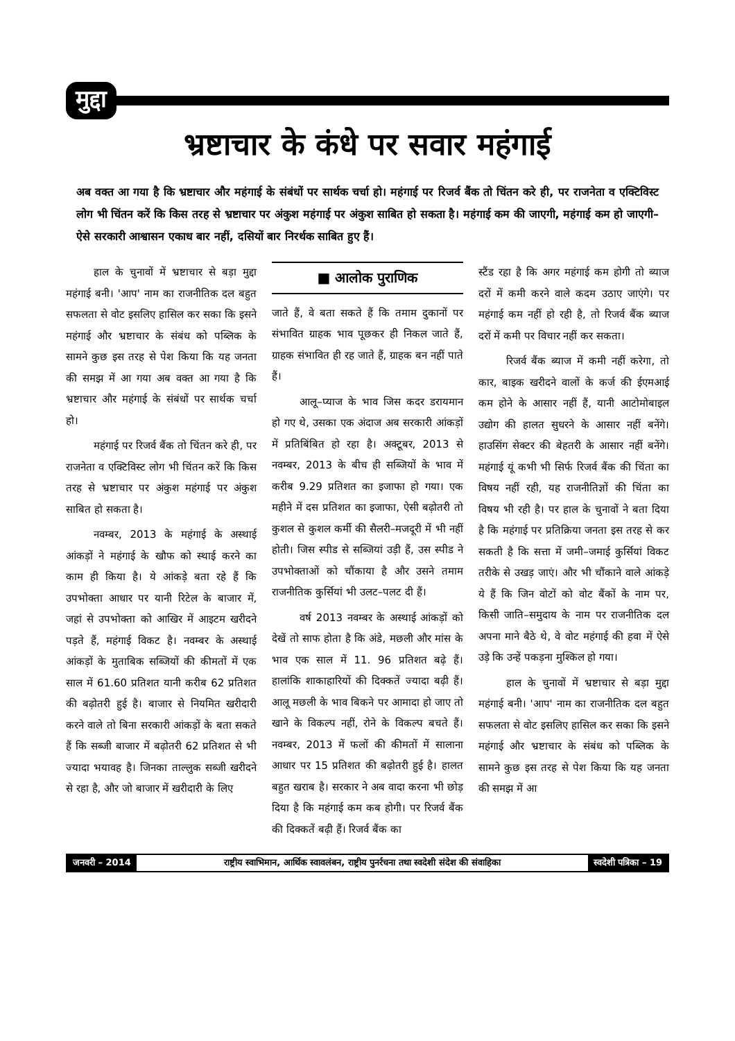मुद्दा
भ्रष्टाचार के कंधे पर सवार महंगाई
अब वक्त आ गया है कि भ्रष्टाचार और महंगाई के संबंधों पर सार्थक चर्चा हो। महंगाई पर रिजर्व बैंक तो चिंतन करे ही, पर राजनेता व एक्टिविस्ट लोग भी चिंतन करें कि किस तरह से भ्रष्टाचार पर अंकुश महंगाई पर अंकुश साबित हो सकता है। महंगाई कम की जाएगी, महंगाई कम हो जाएगी– ऐसे सरकारी आश्वासन एकाध बार नहीं, दसियों बार निरर्थक साबित हुए हैं।
हाल के चुनावों में भ्रष्टाचार से बड़ा मुद्दा महंगाई बनी। 'आप' नाम का राजनीतिक दल बहुत सफलता से वोट इसलिए हासिल कर सका कि इसने महंगाई और भ्रष्टाचार के संबंध को पब्लिक के सामने कुछ इस तरह से पेश किया कि यह जनता की समझ में आ गया अब वक्त आ गया है कि भ्रष्टाचार और महंगाई के संबंधों पर सार्थक चर्चा हो।
महंगाई पर रिजर्व बैंक तो चिंतन करे ही, पर राजनेता व एक्टिविस्ट लोग भी चिंतन करें कि किस तरह से भ्रष्टाचार पर अंकुश महंगाई पर अंकुश साबित हो सकता है।
नवम्बर, 2013 के महंगाई के अस्थाई आंकड़ों ने महंगाई के खौफ को स्थाई करने का काम ही किया है। ये आंकड़े बता रहे हैं कि उपभोक्ता आधार पर यानी रिटेल के बाजार में, जहां से उपभोक्ता को आखिर में आइटम खरीदने पड़ते हैं, महंगाई विकट है। नवम्बर के अस्थाई आंकड़ों के मुताबिक सब्जियों की कीमतों में एक साल में 61.60 प्रतिशत यानी करीब 62 प्रतिशत की बढ़ोतरी हुई है। बाजार से नियमित खरीदारी करने वाले तो बिना सरकारी आंकड़ों के बता सकते हैं कि सब्जी बाजार में बढ़ोतरी 62 प्रतिशत से भी ज्यादा भयावह है। जिनका ताल्लुक सब्जी खरीदने से रहा है, और जो बाजार में खरीदारी के लिए
■ आलोक पुराणिक
जाते हैं, वे बता सकते हैं कि तमाम दुकानों पर संभावित ग्राहक भाव पूछकर ही निकल जाते हैं, ग्राहक संभावित ही रह जाते हैं, ग्राहक बन नहीं पाते हैं।
आलू–प्याज के भाव जिस कदर डरायमान हो गए थे, उसका एक अंदाज अब सरकारी आंकड़ों में प्रतिबिंबित हो रहा है। अक्टूबर, 2013 से नवम्बर, 2013 के बीच ही सब्जियों के भाव में करीब 9.29 प्रतिशत का इजाफा हो गया। एक महीने में दस प्रतिशत का इजाफा, ऐसी बढ़ोतरी तो कुशल से कुशल कर्मी की सैलरी–मजदूरी में भी नहीं होती। जिस स्पीड से सब्जियां उड़ी हैं, उस स्पीड ने उपभोक्ताओं को चौंकाया है और उसने तमाम राजनीतिक कुर्सियां भी उलट–पलट दी हैं।
वर्ष 2013 नवम्बर के अस्थाई आंकड़ों को देखें तो साफ होता है कि अंडे, मछली और मांस के भाव एक साल में 11. 96 प्रतिशत बढ़े हैं। हालांकि शाकाहारियों की दिक्कतें ज्यादा बढ़ी हैं। आलू मछली के भाव बिकने पर आमादा हो जाए तो खाने के विकल्प नहीं, रोने के विकल्प बचते हैं। नवम्बर, 2013 में फलों की कीमतों में सालाना आधार पर 15 प्रतिशत की बढ़ोतरी हुई है। हालत बहुत खराब है। सरकार ने अब वादा करना भी छोड़ दिया है कि महंगाई कम कब होगी। पर रिजर्व बैंक की दिक्कतें बढ़ी हैं। रिजर्व बैंक का
स्टैंड रहा है कि अगर महंगाई कम होगी तो ब्याज दरों में कमी करने वाले कदम उठाए जाएंगे। पर महंगाई कम नहीं हो रही है, तो रिजर्व बैंक ब्याज दरों में कमी पर विचार नहीं कर सकता।
रिजर्व बैंक ब्याज में कमी नहीं करेगा, तो कार, बाइक खरीदने वालों के कर्ज की ईएमआई कम होने के आसार नहीं हैं, यानी आटोमोबाइल उद्योग की हालत सुधरने के आसार नहीं बनेंगे। हाउसिंग सेक्टर की बेहतरी के आसार नहीं बनेंगे। महंगाई यूं कभी भी सिर्फ रिजर्व बैंक की चिंता का विषय नहीं रही, यह राजनीतिज्ञों की चिंता का विषय भी रही है। पर हाल के चुनावों ने बता दिया है कि महंगाई पर प्रतिक्रिया जनता इस तरह से कर सकती है कि सत्ता में जमी–जमाई कुर्सियां विकट तरीके से उखड़ जाएं। और भी चौंकाने वाले आंकड़े ये हैं कि जिन वोटों को वोट बैंकों के नाम पर, किसी जाति–समुदाय के नाम पर राजनीतिक दल अपना माने बैठे थे, वे वोट महंगाई की हवा में ऐसे उड़े कि उन्हें पकड़ना मुश्किल हो गया।
हाल के चुनावों में भ्रष्टाचार से बड़ा मुद्दा महंगाई बनी। 'आप' नाम का राजनीतिक दल बहुत सफलता से वोट इसलिए हासिल कर सका कि इसने महंगाई और भ्रष्टाचार के संबंध को पब्लिक के सामने कुछ इस तरह से पेश किया कि यह जनता की समझ में आ
जनवरी – 2014 राष्ट्रीय स्वाभिमान, आर्थिक स्वावलंबन, राष्ट्रीय पुनर्रचना तथा स्वदेशी संदेश की संवाहिका
स्वदेशी पत्रिका – 19